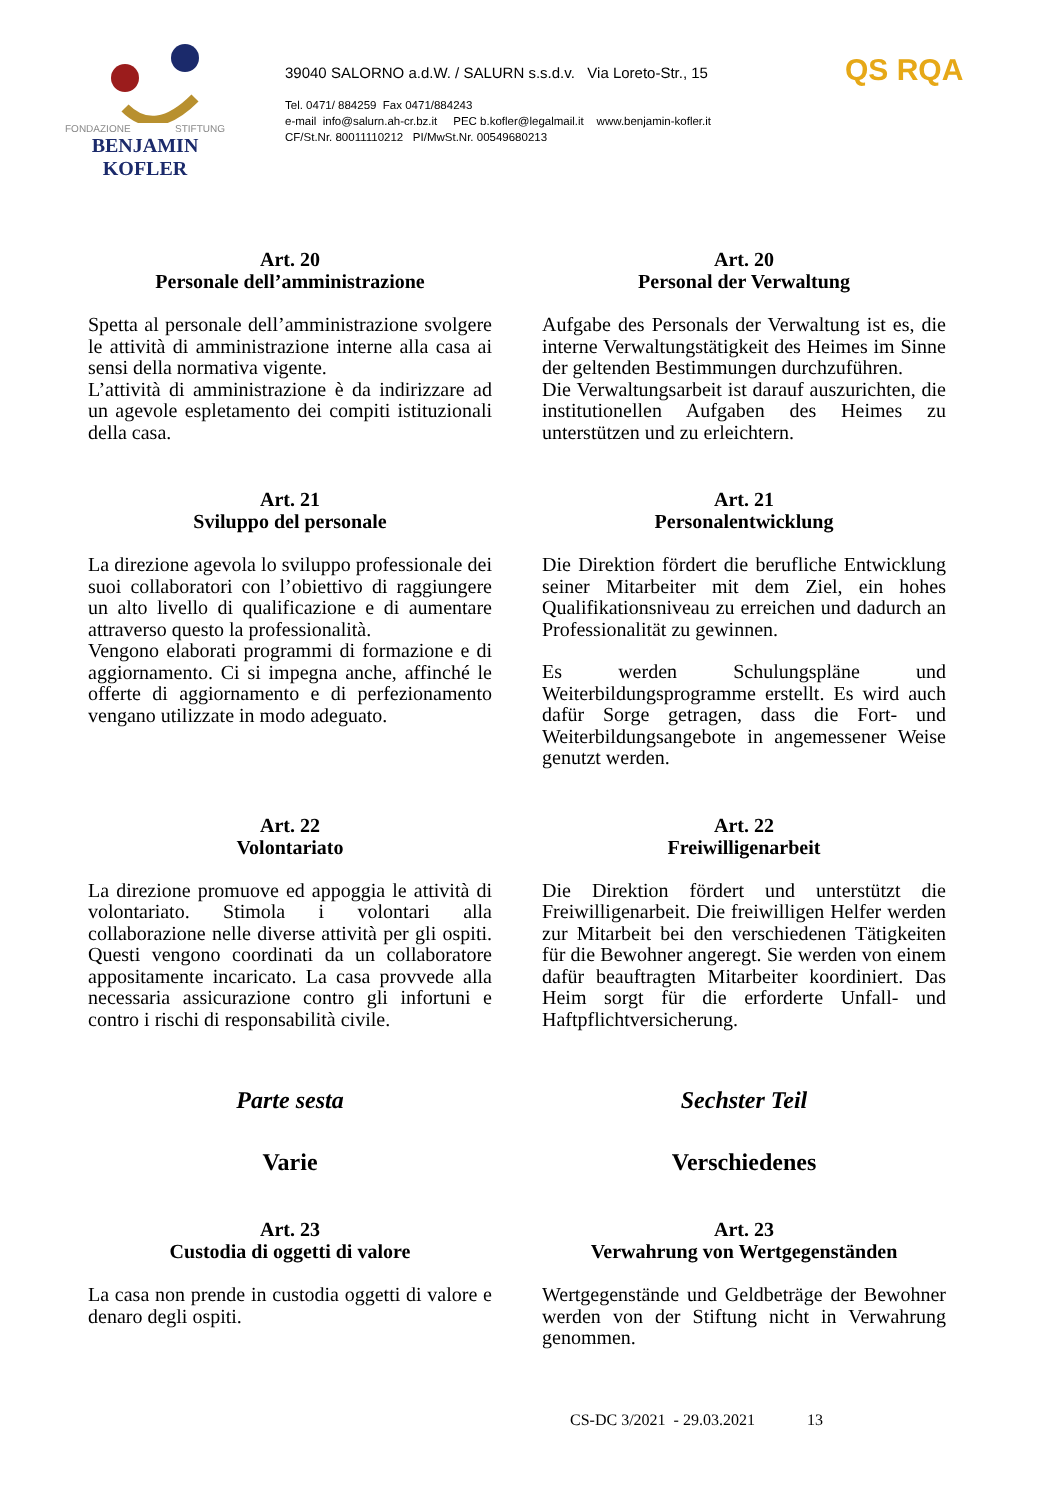FONDAZIONE STIFTUNG
BENJAMIN KOFLER
39040 SALORNO a.d.W. / SALURN s.s.d.v. Via Loreto-Str., 15
Tel. 0471/ 884259 Fax 0471/884243
e-mail info@salurn.ah-cr.bz.it PEC b.kofler@legalmail.it www.benjamin-kofler.it
CF/St.Nr. 80011110212 PI/MwSt.Nr. 00549680213
QS RQA
Art. 20
Personale dell’amministrazione
Spetta al personale dell’amministrazione svolgere le attività di amministrazione interne alla casa ai sensi della normativa vigente.
L’attività di amministrazione è da indirizzare ad un agevole espletamento dei compiti istituzionali della casa.
Art. 20
Personal der Verwaltung
Aufgabe des Personals der Verwaltung ist es, die interne Verwaltungstätigkeit des Heimes im Sinne der geltenden Bestimmungen durchzuführen.
Die Verwaltungsarbeit ist darauf auszurichten, die institutionellen Aufgaben des Heimes zu unterstützen und zu erleichtern.
Art. 21
Sviluppo del personale
La direzione agevola lo sviluppo professionale dei suoi collaboratori con l’obiettivo di raggiungere un alto livello di qualificazione e di aumentare attraverso questo la professionalità.
Vengono elaborati programmi di formazione e di aggiornamento. Ci si impegna anche, affinché le offerte di aggiornamento e di perfezionamento vengano utilizzate in modo adeguato.
Art. 21
Personalentwicklung
Die Direktion fördert die berufliche Entwicklung seiner Mitarbeiter mit dem Ziel, ein hohes Qualifikationsniveau zu erreichen und dadurch an Professionalität zu gewinnen.
Es werden Schulungspläne und Weiterbildungsprogramme erstellt. Es wird auch dafür Sorge getragen, dass die Fort- und Weiterbildungsangebote in angemessener Weise genutzt werden.
Art. 22
Volontariato
La direzione promuove ed appoggia le attività di volontariato. Stimola i volontari alla collaborazione nelle diverse attività per gli ospiti. Questi vengono coordinati da un collaboratore appositamente incaricato. La casa provvede alla necessaria assicurazione contro gli infortuni e contro i rischi di responsabilità civile.
Art. 22
Freiwilligenarbeit
Die Direktion fördert und unterstützt die Freiwilligenarbeit. Die freiwilligen Helfer werden zur Mitarbeit bei den verschiedenen Tätigkeiten für die Bewohner angeregt. Sie werden von einem dafür beauftragten Mitarbeiter koordiniert. Das Heim sorgt für die erforderte Unfall- und Haftpflichtversicherung.
Parte sesta
Varie
Sechster Teil
Verschiedenes
Art. 23
Custodia di oggetti di valore
La casa non prende in custodia oggetti di valore e denaro degli ospiti.
Art. 23
Verwahrung von Wertgegenständen
Wertgegenstände und Geldbeträge der Bewohner werden von der Stiftung nicht in Verwahrung genommen.
CS-DC 3/2021 - 29.03.2021 13